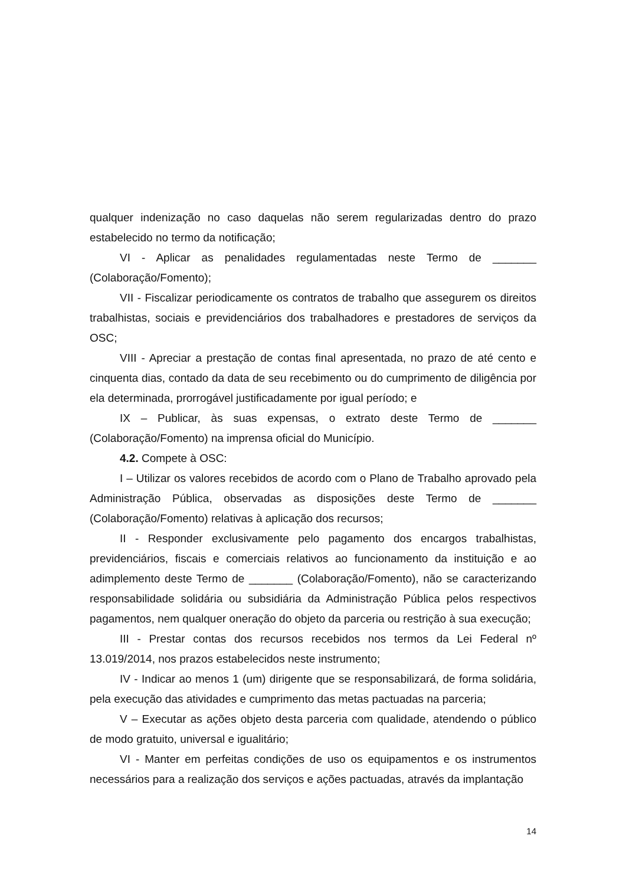qualquer indenização no caso daquelas não serem regularizadas dentro do prazo estabelecido no termo da notificação;
VI - Aplicar as penalidades regulamentadas neste Termo de _______ (Colaboração/Fomento);
VII - Fiscalizar periodicamente os contratos de trabalho que assegurem os direitos trabalhistas, sociais e previdenciários dos trabalhadores e prestadores de serviços da OSC;
VIII - Apreciar a prestação de contas final apresentada, no prazo de até cento e cinquenta dias, contado da data de seu recebimento ou do cumprimento de diligência por ela determinada, prorrogável justificadamente por igual período; e
IX – Publicar, às suas expensas, o extrato deste Termo de _______ (Colaboração/Fomento) na imprensa oficial do Município.
4.2. Compete à OSC:
I – Utilizar os valores recebidos de acordo com o Plano de Trabalho aprovado pela Administração Pública, observadas as disposições deste Termo de _______ (Colaboração/Fomento) relativas à aplicação dos recursos;
II - Responder exclusivamente pelo pagamento dos encargos trabalhistas, previdenciários, fiscais e comerciais relativos ao funcionamento da instituição e ao adimplemento deste Termo de _______ (Colaboração/Fomento), não se caracterizando responsabilidade solidária ou subsidiária da Administração Pública pelos respectivos pagamentos, nem qualquer oneração do objeto da parceria ou restrição à sua execução;
III - Prestar contas dos recursos recebidos nos termos da Lei Federal nº 13.019/2014, nos prazos estabelecidos neste instrumento;
IV - Indicar ao menos 1 (um) dirigente que se responsabilizará, de forma solidária, pela execução das atividades e cumprimento das metas pactuadas na parceria;
V – Executar as ações objeto desta parceria com qualidade, atendendo o público de modo gratuito, universal e igualitário;
VI - Manter em perfeitas condições de uso os equipamentos e os instrumentos necessários para a realização dos serviços e ações pactuadas, através da implantação
14